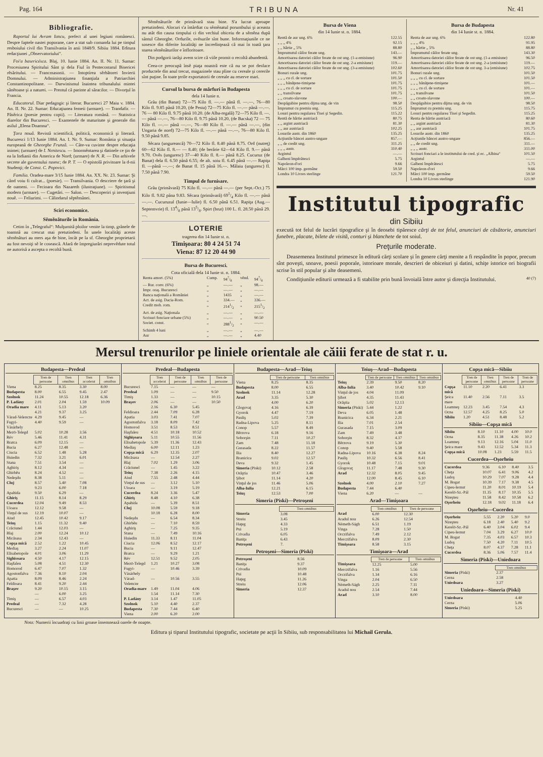Pag. 164 TRIBUNA Nr. 41
Bibliografie.
Raportul lui Avram Iancu, prefect al unei legiuni românesci. Despre faptele oastei poporane, care a stat sub comanda lui pe timpul resboiului civil din Transilvania în anii 1848/9. Sibiiu 1884. Editura redacţiunei „Observatoriului“.
Foi'a basericéscа. Blaj, 10. Iunie 1884. An. II. Nr. 11. Sumar: Procesiunea Spiritului Sânt şi dela Fiul în Pentecostarul Bisericei rĕsăritului. — Francmasonii. — Intoptírea sĕrbătorei Invierii Domnului. — Administraţiunea finanţiala a Patriarchiei Constantinopolitane. — Darwinismul înaintea tribunalului mintei sănĕtoase şi a naturei. — Preotul că parinte al săracilor. — Divorţul în Francia.
Educatorul. Diar pedagogic şi literar. Bucuresci 27 Maiu v. 1884. An. II. Nr. 22. Sumar: Educaţiunea femeii (urmare). — Trandafir. — Păsĕrica (poesie pentru copii). — Literatura română. — Statistica diarelor din Bucuresci. — Examenele de maturitate şi generale din asilul „Elena Doamna“.
Ţara nouă. Revistă scientifică, politică, economică şi literară. Bucuresci 1/13 Iunie 1884. An. I. Nr. 9. Sumar: România şi situaţia europeană de Gheorghe Frunză. — Câte-va cuvinte despre educaţia inimei; (urmare) de I. Nenitescu. — Imormĕntarea şi datinele ce ţin de ea la Indianii din America de Nord; (urmare) de N. R. — Din arhivele secrete ale guvernului rusesc; de P. T. — O epistolă privitoare la d-nii Studenţi; de Const. C. Popovici.
Familia. Oradea-mare 3/15 Iunie 1884. An. XX. Nr. 23. Sumar: Şi când voiu fi culcat... (poesie). — Transilvania. O descriere de ţară şi de oameni. — Fecioara din Nazareth (ilustraţiune). — Spiritismul modern (urmare). — Cugetări. — Salon. — Descoperiri şi invenţiuni nouĕ. — Feliurimi. — Călindarul sĕptĕmânei.
Sciri economice.
Sĕmĕnăturile în România.
Cetim în „Telegraful“: Mulţumită ploilor venite la timp, grânele de toamnă au crescut mai pretutindeni. În unele localităţi aceste sĕmĕnături au mers aşa de bine, încât pe la sf. Gheorghe proprietarii au fost nevoiţi sĕ le cosească. Afară de împregiurări neprevĕdute totul ne autorisă a ascepta o recoltă bună.
Sĕmĕnăturile de primăvară stau bine. S'a lucrat aproape pretutindeni. Alocuri s'a întârdiat cu sĕmĕnatul porumbului şi aceasta nu atât din causa timpului ci din vechiul obiceiu de a sĕmĕna după sântul Gheorghe. Orduríle, ovĕsurile sînt bune. Informaţiunile ce ne sosesce din diferite localităţi ne încredinţează că mai în toată ţara starea sĕmĕnăturilor e înfloritoare.
Din podgorii iarăşi avem scire că viile promit o recoltă abundentă.
Ceea-ce preocupă însĕ piaţa noastră este că nu se pot desface productele din anul trecut, magazinele stau pline cu cereale şi cererile sînt puţine. În toate ţerile exportatorii de cereale au reserve mari.
Cursul la bursa de mărfuri în Budapesta
dela 14 Iunie n.
Grâu (din Banat) 72—75 Kilo fl. —.— până fl. —.—, 76—80 Kilo fl. 9.85 până 10.20, (de Pesta) 72—75 Kilo fl. —.— până —.—. 76 — 80 Kilo fl. 9.75 până 10.20. (de Alba-regală) 72—75 Kilo fl. —.— până —.—, 76—80 Kilo fl. 9.75 până 10.20, (de Bacska) 72 — 75 Kilo fl. —.— până —.—, 76—80 Kilo fl. —.— până —.—, (din Ungaria de nord) 72—75 Kilo fl. —.— până —.—, 76—80 Kilo fl. 9.50 până 9.85.
Sĕcara (ungurească) 70—72 Kilo fl. 8.40 până 8.75. Ord (nutreţ) 60—62 Kilo fl. 8.— — 8.40; (de berărie 62—64 Kilo fl. 9.— până 9.70. Ovĕs (unguresc) 37—40 Kilo fl. 8.— până 8.25. Cucuruz (de Banat) dela fl. 6.50 până 6.55; de alt. soiu fl. 6.45 până —.— Rapiţa fl. —până —.—; de Banat fl. 15 până 16.—. Mălaiu (unguresc) fl. 7.50 până 7.90.
Timpul de furnisare.
Grâu (primăvară) 75 Kilo fl. —.— până —.— (per Sept.-Oct.) 75 Kilo fl. 9.82 pâna 9.83. Sĕcara (primăvară) 691/4 Kilo fl. —.— până —.—. Cucuruzul (Iunie—Iulie) fl. 6.50 până 6.51. Rapiţa (Aug.—Septemvrie) fl. 134/8 până 135/8. Spirt (brut) 100 L. fl. 28.50 până 29.—.
LOTERIE
tragerea din 14 Iunie st. n.
Timişoara: 80 4 24 51 74
Viena: 87 12 20 44 90
Bursa de Bucuresci.
Cota oficială dela 14 Iunie st. n. 1884.
| Renta amort. (5%) | Cump. | 947/8 | vĕnd. | 947/8 |
| — Rur. conv. (6%) | „ | —.— | „ | 98.— |
| Impr. oraş. Bucuresci | „ | —.— | „ | —.— |
| Banca naţională a României | „ | 1435 | „ | —.— |
| Act. de asig. Dacia-Rom. | „ | 334.— | „ | 336.— |
| Credit mob. rom. | „ | 2141/2 | „ | 2151/2 |
| Act. de asig. Naţionala | „ | —.— | „ | —.— |
| Scrisuri fonciare urbane (5%) | „ | —.— | „ | 90.50 |
| Societ. const. | „ | 2881/2 | „ | —.— |
| Schimb 4 luni | „ | —.— | „ | —.— |
| Aur | „ | —.— | „ | 4.40 |
Bursa de Viena
din 14 Iunie st. n. 1884.
| Rentă de aur ung. 6% | 122.55 |
| „ „ „ 4% | 92.15 |
| „ „ hârtie „ 5% | 88.80 |
| Împrumutul căilor ferate ung. | 143.— |
| Amortisarea datoriei căilor ferate de ost ung. (1-a emisiune) | 96.90 |
| Amortisarea datoriei căilor ferate de ost ung. 2-a emisiune) | 119.— |
| Amortisarea datoriei căilor ferate de ost ung. (3-a emisiune) | 102.60 |
| Bonuri rurale ung. | 101.75 |
| „ „ „ cu cl. de sortare | 101.50 |
| „ „ „ bănăţene-timişene | 101.75 |
| „ „ „ cu cl. de sortare | 101.75 |
| „ „ transilvane | 101.75 |
| „ „ croato-slavone | 100.— |
| Despăgubire pentru dijma ung. de vin | 98.50 |
| Împrumut cu premiu ung. | 115.25 |
| Losuri pentru regularea Tisei şi Segedin. | 115.22 |
| Rentă de hârtie austriacă | 80.75 |
| „ „ argint austriacă | 81.30 |
| „ „ aur austriacă | 102.25 |
| Losurile austr. din 1860 | 135.25 |
| Acţiunile băncei austro-ungare | 857.— |
| „ „ de credit ung. | 311.25 |
| „ „ „ austr. | 310.40 |
| Argintul | —.— |
| Galbeni împĕrătesci | 5.75 |
| Napoleon-d'ori | 9.66 |
| Mărci 100 imp. germâne | 59.50 |
| Londra 10 Livres sterlinge | 121.70 |
Bursa de Budapesta
din 14 Iunie st. n. 1884.
| Renta de aur ung. 6% | 122.80 |
| „ „ „ 4% | 91.95 |
| „ „ hârtie „ 5% | 88.80 |
| Împrumutul căilor ferate ung. | 143.30 |
| Amortisarea datoriei căilor ferate de ost ung. (1-a emisiune) | 96.50 |
| Amortisarea datoriei căilor ferate de ost ung. 2-a (emisiune) | 119.— |
| Amortisarea datoriei căilor ferate de ost ung. 3-a (emisiune) | 102.75 |
| Bonuri rurale ung. | 101.50 |
| „ „ „ cu cl. de sortare | 101.50 |
| „ „ „ bănăţene-timişene | 101.— |
| „ „ „ cu cl. de sortare | 101.— |
| „ „ transilvane | 101.50 |
| „ „ croato-slavone | 100.— |
| Despăgubire pentru dijma ung. de vin | 98.50 |
| Împrumut cu premiu ung. | 115.75 |
| Losuri pentru regularea Tisei şi Segedin. | 115.25 |
| Renta de hârtie austriacă | 80.60 |
| „ „ argint austriacă | 81.30 |
| „ „ aur austriacă | 101.75 |
| Losurile austr. din 1860 | 135.25 |
| Acţiunile băncei austro-ungare | 856.— |
| „ „ de credit ung. | 311.— |
| „ „ „ austr. | 311.00 |
| Scrisuri fonciari a le institutului de cred. şi ec. „Albina“ | 101.50 |
| Argintul | —.— |
| Galbeni împĕrătesci | 5.75 |
| Napoleon-d'ori | 9.66 |
| Mărci 100 imp. germâne | 59.50 |
| Londra 10 Livres sterlinge | 121.90 |
Institutul tipografic
din Sibiiu
execută tot felul de lucrări tipografice şi în deosebi tipăresce cărţi de tot felul, anunciuri de căsătorie, anunciuri funebre, placate, bilete de visită, conturi şi blanchete de tot soiul.
Preţurile moderate.
Deasemenea Institutul primesce în editură cărţi scolare şi în genere cărţi menite a fi respândite în popor, precum sînt poveşti, snoave, poesii poporale, istorioare morale, descrieri de obiceiuri şi datini, schiţe istorice ori biografii scrise în stil popular şi alte deasemeni.
Condiţiunile editurii urmează a fi stabilite prin bună învoială între autor şi direcţia Institutului. 40 (7)
Mersul trenurilor pe liniele orientale ale căiii ferate de stat r. u.
Budapesta—Predeal
| | Tren de persoane | Tren omnibus | Tren accelerat | Tren omnibus |
| Viena | 8.25 | 8.35 | 3.30 | 8.00 |
| Budapesta | 8.00 | 6.55 | 9.45 | 2.47 |
| Szolnok | 11.24 | 10.55 | 12.18 | 6.36 |
| P. Ladány | 2.01 | 2.04 | 1.59 | 10.09 |
| Oradia mare | 4.11 | 5.13 | 3.20 | |
| | 4.21 | 9.37 | 3.25 | |
| Várad-Velencze | 4.29 | 9.45 | — | |
| Fugyi-Vásárhely | 4.40 | 9.59 | — | |
| Mezö-Telegd | 5.02 | 10.28 | 3.56 | |
| Rév | 5.46 | 11.41 | 4.31 | |
| Bratca | 6.09 | 12.15 | — | |
| Bucia | 6.27 | 12.48 | — | |
| Ciucia | 6.52 | 1.48 | 5.28 | |
| Huiedin | 7.32 | 3.21 | 6.01 | |
| Stana | 7.51 | 3.54 | — | |
| Aghiriş | 8.12 | 4.34 | — | |
| Ghirbĕu | 8.24 | 4.52 | — | |
| Nedeşdu | 8.38 | 5.11 | — | |
| Cluj | 8.57 | 5.40 | 7.08 | |
| | 9.23 | 6.00 | 7.18 | |
| Apahida | 9.50 | 6.29 | — | |
| Ghiriş | 11.15 | 8.14 | 8.29 | |
| Cucerdea | 12.04 | 9.49 | 8.53 | |
| Uioara | 12.12 | 9.58 | — | |
| Vinţul de sus | 12.19 | 10.07 | — | |
| Aiud | 12.45 | 10.42 | 9.17 | |
| Teiuş | 1.15 | 11.32 | 9.40 | |
| Crăciunel | 1.44 | 12.03 | — | |
| Blaj | 2.00 | 12.24 | 10.12 | |
| Micăsasa | 2.34 | 12.43 | — | |
| Copşa mică | 2.52 | 1.22 | 10.45 | |
| Mediaş | 3.27 | 2.24 | 11.07 | |
| Elisabetopole | 4.01 | 3.06 | 11.29 | |
| Sighisoara | 4.50 | 4.17 | 12.15 | |
| Haşfaleu | 5.08 | 4.51 | 12.30 | |
| Homorod | 6.47 | 7.07 | 1.32 | |
| Agostonfalva | 7.36 | 8.10 | 2.04 | |
| Apatia | 8.09 | 8.46 | 2.24 | |
| Feldioara | 8.41 | 9.20 | 2.44 | |
| Braşov | 9.20 | 10.15 | 3.15 | |
| | — | 6.00 | 3.25 | |
| Timiş | — | 6.57 | 4.03 | |
| Predeal | — | 7.32 | 4.28 | |
| Bucuresci | — | — | 10.25 | |
Predeal—Budapesta
| | Tren accelerat | Tren de persoane | Tren omnibus | Tren de persoane |
| Bucuresci | 7.15 | — | — | — |
| Predeal | 1.09 | — | — | 9.50 |
| Timiş | 1.33 | — | — | 10.15 |
| Braşov | 2.06 | — | — | 10.50 |
| | 2.16 | 6.30 | 5.45 | |
| Feldioara | 2.44 | 7.09 | 6.28 | |
| Apatia | 3.03 | 7.41 | 7.07 | |
| Agostonfalva | 3.18 | 8.09 | 7.42 | |
| Homorod | 3.51 | 8.53 | 8.51 | |
| Haşfaleu | 4.51 | 10.18 | 10.52 | |
| Sighişoara | 5.11 | 10.55 | 11.56 | |
| Elisabetopole | 5.39 | 11.36 | 12.43 | |
| Mediaş | 6.00 | 12.11 | 1.23 | |
| Copşa mică | 6.29 | 12.35 | 2.07 | |
| Micăsasa | — | 12.54 | 2.27 | |
| Blaj | 7.02 | 1.29 | 3.06 | |
| Crăciunel | — | 1.45 | 3.22 | |
| Teiuş | 7.38 | 2.26 | 4.15 | |
| Aiud | 7.55 | 2.48 | 4.44 | |
| Vinţul de sus | — | 3.12 | 5.10 | |
| Uioara | — | 3.19 | 5.19 | |
| Cucerdea | 8.24 | 3.36 | 5.47 | |
| Ghiriş | 8.48 | 4.10 | 6.38 | |
| Apahida | — | 5.39 | 8.51 | |
| Cluj | 10.08 | 5.59 | 9.18 | |
| | 10.18 | 6.28 | 8.00 | |
| Nedeşdu | — | 6.54 | 8.34 | |
| Ghirbĕu | — | 7.10 | 8.59 | |
| Aghiriş | — | 7.25 | 9.35 | |
| Stana | — | 7.49 | 10.16 | |
| Huiedin | 11.33 | 8.11 | 11.04 | |
| Ciucia | 12.06 | 8.52 | 12.17 | |
| Bucia | — | 9.11 | 12.47 | |
| Bratca | — | 9.29 | 1.21 | |
| Rév | 12.51 | 9.52 | 2.05 | |
| Mezö-Telegd | 1.21 | 10.27 | 3.08 | |
| Fugyi-Vásárhely | — | 10.46 | 3.39 | |
| Várad-Velencze | — | 10.56 | 3.55 | |
| Oradia-mare | 1.49 | 11.04 | 4.06 | |
| | 1.54 | 11.14 | 7.30 | |
| P. Ladány | 3.14 | 1.47 | 11.05 | |
| Szolnok | 5.10 | 4.40 | 2.37 | |
| Budapesta | 7.30 | 7.44 | 6.40 | |
| Viena | 2.00 | 6.20 | 2.00 | |
Budapesta—Arad—Teiuş
| | Tren de persoane | Tren omnibus |
| Viena | 8.25 | 8.35 |
| Budapesta | 8.00 | 6.55 |
| Szolnok | 11.14 | 12.28 |
| Arad | 3.35 | 5.30 |
| | 4.00 | 6.20 |
| Glogovaţ | 4.16 | 6.39 |
| Gyorok | 4.47 | 7.19 |
| Pauliş | 5.02 | 7.39 |
| Radna-Lipova | 5.25 | 8.11 |
| Conop | 5.57 | 8.49 |
| Bĕrzova | 6.18 | 9.16 |
| Soborşin | 7.11 | 10.27 |
| Zam | 7.48 | 11.18 |
| Gurasada | 8.22 | 11.57 |
| Ilia | 8.40 | 12.27 |
| Branicica | 9.02 | 12.57 |
| Deva | 9.32 | 1.45 |
| Simeria (Piski) | 10.12 | 2.58 |
| Orăştia | 10.47 | 3.46 |
| Şibot | 11.14 | 4.20 |
| Vinţul de jos | 11.46 | 5.06 |
| Alba-Iulia | 12.21 | 6.15 |
| Teiuş | 12.53 | 7.00 |
Simeria (Piski)—Petroşeni
| | Tren omnibus |
| Simeria | 3.08 |
| Streiu | 3.45 |
| Haţeg | 4.33 |
| Pui | 5.19 |
| Crivadia | 6.05 |
| Baniţa | 6.43 |
| Petroşeni | 7. |
Petroşeni—Simeria (Piski)
| Petroşeni | 8.56 |
| Baniţa | 9.37 |
| Crivadia | 10.09 |
| Pui | 10.48 |
| Haţeg | 11.26 |
| Streiu | 12.06 |
| Simeria | 12.37 |
Teiuş—Arad—Budapesta
| | Tren de persoane | Tren omnibus | Tren omnibus |
| Teiuş | 2.39 | 9.50 | 8.20 |
| Alba-Iulia | 3.40 | 10.42 | 9.10 |
| Vinţul de jos | 4.04 | 11.09 | |
| Şibot | 4.35 | 11.43 | |
| Orăştia | 5.02 | 12.13 | |
| Simeria (Piski) | 5.44 | 1.22 | |
| Deva | 6.05 | 1.48 | |
| Branicica | 6.34 | 2.21 | |
| Ilia | 7.01 | 2.54 | |
| Gurasada | 7.15 | 3.09 | |
| Zam | 7.49 | 3.48 | |
| Soborşin | 8.32 | 4.37 | |
| Bĕrzova | 9.19 | 5.30 | |
| Conop | 9.40 | 5.58 | |
| Radna-Lipova | 10.16 | 6.38 | 8.24 |
| Pauliş | 10.32 | 6.56 | 8.41 |
| Gyorok | 10.48 | 7.15 | 9.01 |
| Glogovaţ | 11.17 | 7.48 | 9.30 |
| Arad | 12.32 | 8.05 | 9.45 |
| | 12.00 | 8.45 | 6.10 |
| Szolnok | 4.00 | 2.10 | 7.27 |
| Budapesta | 7.44 | 6.40 | |
| Viena | 6.20 | — | — |
Arad—Timişoara
| | Tren omnibus | Tren de persoane |
| Arad | 6.00 | 12.30 |
| Aradul nou | 6.26 | 12.54 |
| Németh-Ságh | 6.51 | 1.19 |
| Vinga | 7.28 | 1.50 |
| Orczifalva | 7.49 | 2.12 |
| Merczifalva | 8.09 | 2.30 |
| Timişoara | 8.58 | 3.15 |
Timişoara—Arad
| | Tren de persoane | Tren omnibus |
| Timişoara | 12.25 | 5.00 |
| Merczifalva | 1.16 | 5.56 |
| Orczifalva | 1.34 | 6.16 |
| Vinga | 2.04 | 6.50 |
| Németh-Ságh | 2.25 | 7.11 |
| Aradul nou | 2.54 | 7.44 |
| Arad | 3.10 | 8.00 |
Copşa mică—Sibiiu
| | Tren de persoane | Tren omnibus | Tren de persoane | Tren de persoane |
| Copşa mică | 11.10 | 2.20 | 6.41 | 3.3 |
| Şeica mare | 11.40 | 2.56 | 7.11 | 3.5 |
| Loamneş | 12.23 | 3.45 | 7.54 | 4.3 |
| Ocna | 12.57 | 4.25 | 8.25 | 5.0 |
| Sibiiu | 1.20 | 4.51 | 8.48 | 5.2 |
Sibiiu—Copşa mică
| Sibiiu | 8.10 | 11.10 | 4.00 | 10.0 |
| Ocna | 8.35 | 11.38 | 4.26 | 10.2 |
| Loamneş | 9.13 | 12.16 | 5.04 | 11.0 |
| Şeica mare | 9.43 | 12.52 | 5.34 | 11.3 |
| Copşa mică | 10.08 | 1.23 | 5.59 | 11.5 |
Cucerdea—Oşorheiu
| Cucerdea | 9.36 | 6.10 | 8.40 | 3.5 |
| Cheţa | 10.07 | 6.41 | 9.06 | 4.2 |
| Ludoş | 10.29 | 7.07 | 9.28 | 4.4 |
| M. Bogat | 10.39 | 7.17 | 9.38 | 4.5 |
| Cipeu-Iernut | 11.20 | 8.01 | 10.19 | 5.4 |
| Kerelö-Sz.-Pál | 11.35 | 8.17 | 10.35 | 5.5 |
| Nireşteu | 11.58 | 8.42 | 10.58 | 6.2 |
| Oşorheiu | 12.18 | 9.02 | 11.18 | 6.4 |
Oşorheiu—Cucerdea
| Oşorheiu | 5.55 | 2.20 | 5.20 | 9.0 |
| Nireşteu | 6.18 | 2.40 | 5.40 | 9.2 |
| Kerelö-Sz.-Pál | 6.40 | 3.04 | 6.02 | 9.4 |
| Cipeu-Iernut | 7.04 | 3.29 | 6.27 | 10.0 |
| M. Bogat | 7.35 | 4.03 | 6.57 | 10.3 |
| Ludoş | 7.50 | 4.20 | 7.11 | 10.5 |
| Cheţa | 8.07 | 4.37 | 7.28 | 11.1 |
| Cucerdea | 8.36 | 5.06 | 7.57 | 11.4 |
Simeria (Piski)—Uniedoara
| | Tren omnibus |
| Simeria (Piski) | 2.37 |
| Cerna | 2.58 |
| Uniedoara | 3.27 |
Uniedoara—Simeria (Piski)
| Uniedoara | 4.40 |
| Cerna | 5.06 |
| Simeria (Piski) | 5.25 |
Nota: Numerii încuadraţi cu linii groase însemnează oarele de noapte.
Editura şi tiparul Institutului tipografic, societate pe acţii în Sibiiu, sub responsabilitatea lui Michail Gerula.